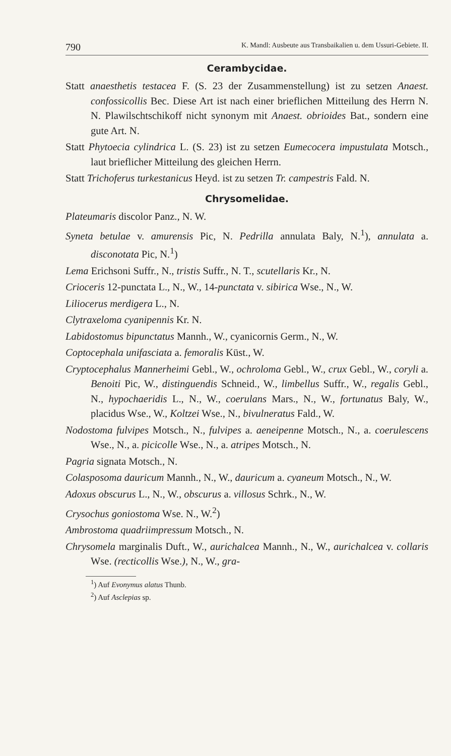790 K. Mandl: Ausbeute aus Transbaikalien u. dem Ussuri-Gebiete. II.
Cerambycidae.
Statt anaesthetis testacea F. (S. 23 der Zusammenstellung) ist zu setzen Anaest. confossicollis Bec. Diese Art ist nach einer brieflichen Mitteilung des Herrn N. N. Plawilschtschikoff nicht synonym mit Anaest. obrioides Bat., sondern eine gute Art. N.
Statt Phytoecia cylindrica L. (S. 23) ist zu setzen Eumecocera impustulata Motsch., laut brieflicher Mitteilung des gleichen Herrn.
Statt Trichoferus turkestanicus Heyd. ist zu setzen Tr. campestris Fald. N.
Chrysomelidae.
Plateumaris discolor Panz., N. W.
Syneta betulae v. amurensis Pic, N. Pedrilla annulata Baly, N.<sup>1</sup>), annulata a. disconotata Pic, N.<sup>1</sup>)
Lema Erichsoni Suffr., N., tristis Suffr., N. T., scutellaris Kr., N.
Crioceris 12-punctata L., N., W., 14-punctata v. sibirica Wse., N., W.
Liliocerus merdigera L., N.
Clytraxeloma cyanipennis Kr. N.
Labidostomus bipunctatus Mannh., W., cyanicornis Germ., N., W.
Coptocephala unifasciata a. femoralis Küst., W.
Cryptocephalus Mannerheimi Gebl., W., ochroloma Gebl., W., crux Gebl., W., coryli a. Benoiti Pic, W., distinguendis Schneid., W., limbellus Suffr., W., regalis Gebl., N., hypochaeridis L., N., W., coerulans Mars., N., W., fortunatus Baly, W., placidus Wse., W., Koltzei Wse., N., bivulneratus Fald., W.
Nodostoma fulvipes Motsch., N., fulvipes a. aeneipenne Motsch., N., a. coerulescens Wse., N., a. picicolle Wse., N., a. atripes Motsch., N.
Pagria signata Motsch., N.
Colasposoma dauricum Mannh., N., W., dauricum a. cyaneum Motsch., N., W.
Adoxus obscurus L., N., W., obscurus a. villosus Schrk., N., W.
Crysochus goniostoma Wse. N., W.<sup>2</sup>)
Ambrostoma quadriimpressum Motsch., N.
Chrysomela marginalis Duft., W., aurichalcea Mannh., N., W., aurichalcea v. collaris Wse. (recticollis Wse.), N., W., gra-
<sup>1</sup>) Auf Evonymus alatus Thunb.
<sup>2</sup>) Auf Asclepias sp.